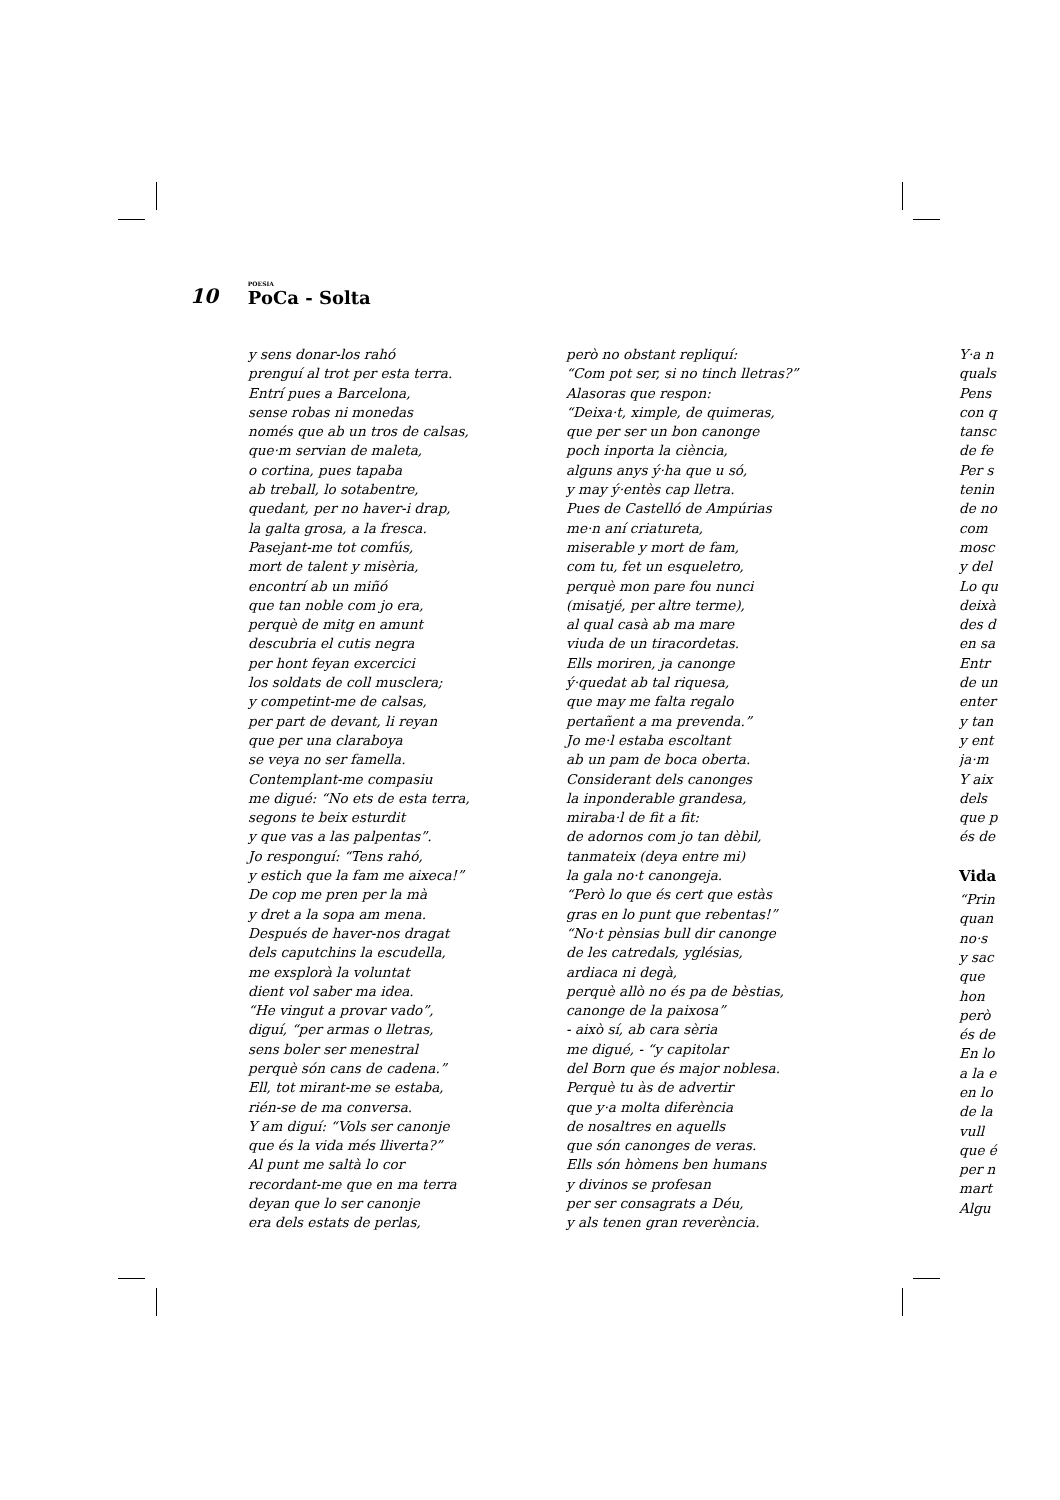10 POESIA
PoCa - Solta
y sens donar-los rahó
prenguí al trot per esta terra.
Entrí pues a Barcelona,
sense robas ni monedas
només que ab un tros de calsas,
que·m servian de maleta,
o cortina, pues tapaba
ab treball, lo sotabentre,
quedant, per no haver-i drap,
la galta grosa, a la fresca.
Pasejant-me tot comfús,
mort de talent y misèria,
encontrí ab un miñó
que tan noble com jo era,
perquè de mitg en amunt
descubria el cutis negra
per hont feyan excercici
los soldats de coll musclera;
y competint-me de calsas,
per part de devant, li reyan
que per una claraboya
se veya no ser famella.
Contemplant-me compasiu
me digué: “No ets de esta terra,
segons te beix esturdit
y que vas a las palpentas”.
Jo responguí: “Tens rahó,
y estich que la fam me aixeca!”
De cop me pren per la mà
y dret a la sopa am mena.
Después de haver-nos dragat
dels caputchins la escudella,
me exsplorà la voluntat
dient vol saber ma idea.
“He vingut a provar vado”,
diguí, “per armas o lletras,
sens boler ser menestral
perquè són cans de cadena.”
Ell, tot mirant-me se estaba,
rién-se de ma conversa.
Y am diguí: “Vols ser canonje
que és la vida més lliverta?”
Al punt me saltà lo cor
recordant-me que en ma terra
deyan que lo ser canonje
era dels estats de perlas,
però no obstant repliquí:
“Com pot ser, si no tinch lletras?”
Alasoras que respon:
“Deixa·t, ximple, de quimeras,
que per ser un bon canonge
poch inporta la ciència,
alguns anys ý·ha que u só,
y may ý·entès cap lletra.
Pues de Castelló de Ampúrias
me·n aní criatureta,
miserable y mort de fam,
com tu, fet un esqueletro,
perquè mon pare fou nunci
(misatjé, per altre terme),
al qual casà ab ma mare
viuda de un tiracordetas.
Ells moriren, ja canonge
ý·quedat ab tal riquesa,
que may me falta regalo
pertañent a ma prevenda.”
Jo me·l estaba escoltant
ab un pam de boca oberta.
Considerant dels canonges
la inponderable grandesa,
miraba·l de fit a fit:
de adornos com jo tan dèbil,
tanmateix (deya entre mi)
la gala no·t canongeja.
“Però lo que és cert que estàs
gras en lo punt que rebentas!”
“No·t pènsias bull dir canonge
de les catredals, yglésias,
ardiaca ni degà,
perquè allò no és pa de bèstias,
canonge de la paixosa”
- això sí, ab cara sèria
me digué, - “y capitolar
del Born que és major noblesa.
Perquè tu às de advertir
que y·a molta diferència
de nosaltres en aquells
que són canonges de veras.
Ells són hòmens ben humans
y divinos se profesan
per ser consagrats a Déu,
y als tenen gran reverència.
Y·a n
quals
Pens
con q
tansc
de fe
Per s
tenin
de no
com
mosc
y del
Lo qu
deixà
des d
en sa
Entr
de un
enter
y tan
y ent
ja·m
Y aix
dels
que p
és de
Vida
“Prin
quan
no·s
y sac
que
hon
però
és de
En lo
a la e
en lo
de la
vull
que é
per n
mart
Algu